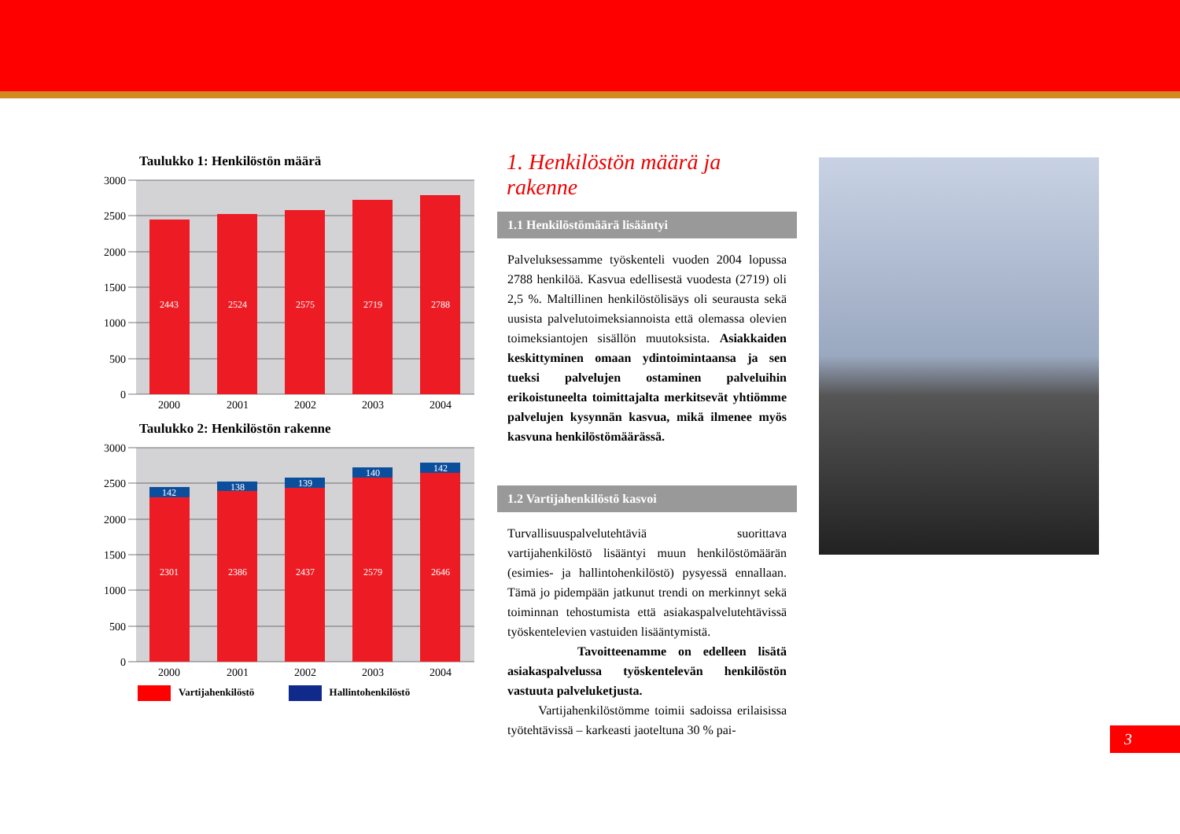Taulukko 1: Henkilöstön määrä
3000
2500
2000
1500
1000
500
0
2443
2524
2575
2719
2788
2000
2001
2002
2003
2004
Taulukko 2: Henkilöstön rakenne
3000
2500
2000
1500
1000
500
0
142
138
139
140
142
2301
2386
2437
2579
2646
2000
2001
2002
2003
2004
Vartijahenkilöstö Hallintohenkilöstö
1. Henkilöstön määrä ja rakenne
1.1 Henkilöstömäärä lisääntyi
Palveluksessamme työskenteli vuoden 2004 lopussa 2788 henkilöä. Kasvua edellisestä vuodesta (2719) oli 2,5 %. Maltillinen henkilöstölisäys oli seurausta sekä uusista palvelutoimeksiannoista että olemassa olevien toimeksiantojen sisällön muutoksista. Asiakkaiden keskittyminen omaan ydintoimintaansa ja sen tueksi palvelujen ostaminen palveluihin erikoistuneelta toimittajalta merkitsevät yhtiömme palvelujen kysynnän kasvua, mikä ilmenee myös kasvuna henkilöstömäärässä.
1.2 Vartijahenkilöstö kasvoi
Turvallisuuspalvelutehtäviä suorittava vartijahenkilöstö lisääntyi muun henkilöstömäärän (esimies- ja hallintohenkilöstö) pysyessä ennallaan. Tämä jo pidempään jatkunut trendi on merkinnyt sekä toiminnan tehostumista että asiakaspalvelutehtävissä työskentelevien vastuiden lisääntymistä.
Tavoitteenamme on edelleen lisätä asiakaspalvelussa työskentelevän henkilöstön vastuuta palveluketjusta.
Vartijahenkilöstömme toimii sadoissa erilaisissa työtehtävissä – karkeasti jaoteltuna 30 % pai-
3